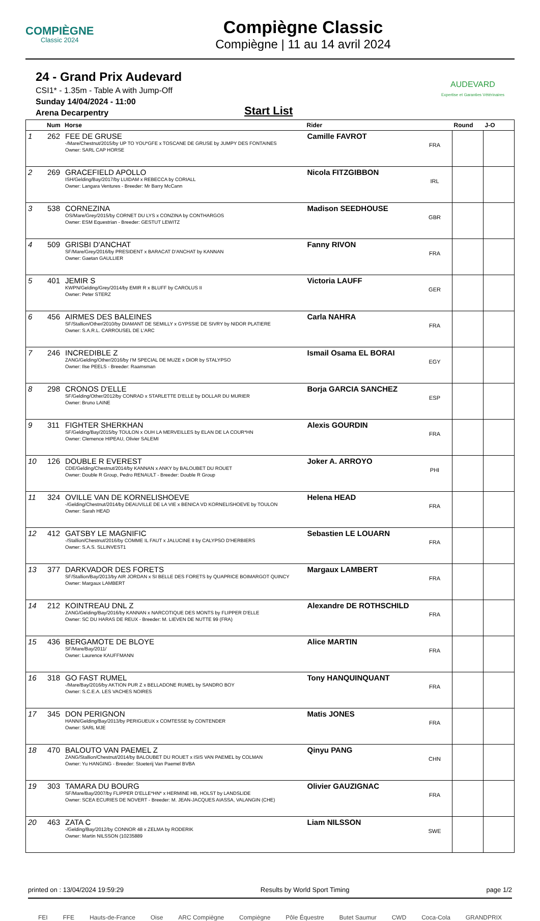COMPIÈGNE
Classic 2024
Compiègne Classic
Compiègne | 11 au 14 avril 2024
24 - Grand Prix Audevard
CSI1* - 1.35m - Table A with Jump-Off
Sunday 14/04/2024 - 11:00
Arena Decarpentry
Start List
AUDEVARD
Expertise et Garanties Vétérinaires
| | Num | Horse | Rider | | Round | J-O |
| --- | --- | --- | --- | --- | --- | --- |
| 1 | 262 | FEE DE GRUSE -/Mare/Chestnut/2015/by UP TO YOU*GFE x TOSCANE DE GRUSE by JUMPY DES FONTAINES Owner: SARL CAP HORSE | Camille FAVROT | FRA | | |
| 2 | 269 | GRACEFIELD APOLLO ISH/Gelding/Bay/2017/by LUIDAM x REBECCA by CORIALL Owner: Langara Ventures - Breeder: Mr Barry McCann | Nicola FITZGIBBON | IRL | | |
| 3 | 538 | CORNEZINA OS/Mare/Grey/2015/by CORNET DU LYS x CONZINA by CONTHARGOS Owner: ESM Equestrian - Breeder: GESTUT LEWITZ | Madison SEEDHOUSE | GBR | | |
| 4 | 509 | GRISBI D'ANCHAT SF/Mare/Grey/2016/by PRESIDENT x BARACAT D'ANCHAT by KANNAN Owner: Gaetan GAULLIER | Fanny RIVON | FRA | | |
| 5 | 401 | JEMIR S KWPN/Gelding/Grey/2014/by EMIR R x BLUFF by CAROLUS II Owner: Peter STERZ | Victoria LAUFF | GER | | |
| 6 | 456 | AIRMES DES BALEINES SF/Stallion/Other/2010/by DIAMANT DE SEMILLY x GYPSSIE DE SIVRY by NIDOR PLATIERE Owner: S.A.R.L. CARROUSEL DE L'ARC | Carla NAHRA | FRA | | |
| 7 | 246 | INCREDIBLE Z ZANG/Gelding/Other/2016/by I'M SPECIAL DE MUZE x DIOR by STALYPSO Owner: Ilse PEELS - Breeder: Raamsman | Ismail Osama EL BORAI | EGY | | |
| 8 | 298 | CRONOS D'ELLE SF/Gelding/Other/2012/by CONRAD x STARLETTE D'ELLE by DOLLAR DU MURIER Owner: Bruno LAINE | Borja GARCIA SANCHEZ | ESP | | |
| 9 | 311 | FIGHTER SHERKHAN SF/Gelding/Bay/2015/by TOULON x OUH LA MERVEILLES by ELAN DE LA COUR*HN Owner: Clemence HIPEAU, Olivier SALEMI | Alexis GOURDIN | FRA | | |
| 10 | 126 | DOUBLE R EVEREST CDE/Gelding/Chestnut/2014/by KANNAN x ANKY by BALOUBET DU ROUET Owner: Double R Group, Pedro RENAULT - Breeder: Double R Group | Joker A. ARROYO | PHI | | |
| 11 | 324 | OVILLE VAN DE KORNELISHOEVE -/Gelding/Chestnut/2014/by DEAUVILLE DE LA VIE x BENICA VD KORNELISHOEVE by TOULON Owner: Sarah HEAD | Helena HEAD | FRA | | |
| 12 | 412 | GATSBY LE MAGNIFIC -/Stallion/Chestnut/2016/by COMME IL FAUT x JALUCINE II by CALYPSO D'HERBIERS Owner: S.A.S. SLLINVEST1 | Sebastien LE LOUARN | FRA | | |
| 13 | 377 | DARKVADOR DES FORETS SF/Stallion/Bay/2013/by AIR JORDAN x SI BELLE DES FORETS by QUAPRICE BOIMARGOT QUINCY Owner: Margaux LAMBERT | Margaux LAMBERT | FRA | | |
| 14 | 212 | KOINTREAU DNL Z ZANG/Gelding/Bay/2016/by KANNAN x NARCOTIQUE DES MONTS by FLIPPER D'ELLE Owner: SC DU HARAS DE REUX - Breeder: M. LIEVEN DE NUTTE 99 (FRA) | Alexandre DE ROTHSCHILD | FRA | | |
| 15 | 436 | BERGAMOTE DE BLOYE SF/Mare/Bay/2011/ Owner: Laurence KAUFFMANN | Alice MARTIN | FRA | | |
| 16 | 318 | GO FAST RUMEL -/Mare/Bay/2016/by AKTION PUR Z x BELLADONE RUMEL by SANDRO BOY Owner: S.C.E.A. LES VACHES NOIRES | Tony HANQUINQUANT | FRA | | |
| 17 | 345 | DON PERIGNON HANN/Gelding/Bay/2013/by PERIGUEUX x COMTESSE by CONTENDER Owner: SARL MJE | Matis JONES | FRA | | |
| 18 | 470 | BALOUTO VAN PAEMEL Z ZANG/Stallion/Chestnut/2014/by BALOUBET DU ROUET x ISIS VAN PAEMEL by COLMAN Owner: Yu HANGING - Breeder: Stoeterij Van Paemel BVBA | Qinyu PANG | CHN | | |
| 19 | 303 | TAMARA DU BOURG SF/Mare/Bay/2007/by FLIPPER D'ELLE*HN* x HERMINE HB, HOLST by LANDSLIDE Owner: SCEA ECURIES DE NOVERT - Breeder: M. JEAN-JACQUES AIASSA, VALANGIN (CHE) | Olivier GAUZIGNAC | FRA | | |
| 20 | 463 | ZATA C -/Gelding/Bay/2012/by CONNOR 48 x ZELMA by RODERIK Owner: Martin NILSSON (10235889 | Liam NILSSON | SWE | | |
printed on : 13/04/2024 19:59:29 Results by World Sport Timing page 1/2
FEI FFE Hauts-de-France Oise ARC Compiègne Compiègne Pôle Équestre Butet Saumur CWD Coca-Cola GRANDPRIX